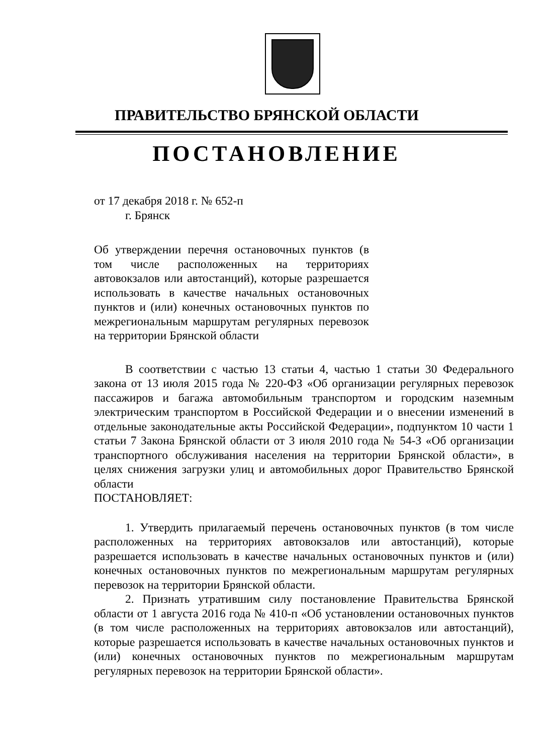ПРАВИТЕЛЬСТВО БРЯНСКОЙ ОБЛАСТИ
ПОСТАНОВЛЕНИЕ
от 17 декабря 2018 г. № 652-п
г. Брянск
Об утверждении перечня остановочных пунктов (в том числе расположенных на территориях автовокзалов или автостанций), которые разрешается использовать в качестве начальных остановочных пунктов и (или) конечных остановочных пунктов по межрегиональным маршрутам регулярных перевозок на территории Брянской области
В соответствии с частью 13 статьи 4, частью 1 статьи 30 Федерального закона от 13 июля 2015 года № 220-ФЗ «Об организации регулярных перевозок пассажиров и багажа автомобильным транспортом и городским наземным электрическим транспортом в Российской Федерации и о внесении изменений в отдельные законодательные акты Российской Федерации», подпунктом 10 части 1 статьи 7 Закона Брянской области от 3 июля 2010 года № 54-З «Об организации транспортного обслуживания населения на территории Брянской области», в целях снижения загрузки улиц и автомобильных дорог Правительство Брянской области
ПОСТАНОВЛЯЕТ:
1. Утвердить прилагаемый перечень остановочных пунктов (в том числе расположенных на территориях автовокзалов или автостанций), которые разрешается использовать в качестве начальных остановочных пунктов и (или) конечных остановочных пунктов по межрегиональным маршрутам регулярных перевозок на территории Брянской области.
2. Признать утратившим силу постановление Правительства Брянской области от 1 августа 2016 года № 410-п «Об установлении остановочных пунктов (в том числе расположенных на территориях автовокзалов или автостанций), которые разрешается использовать в качестве начальных остановочных пунктов и (или) конечных остановочных пунктов по межрегиональным маршрутам регулярных перевозок на территории Брянской области».